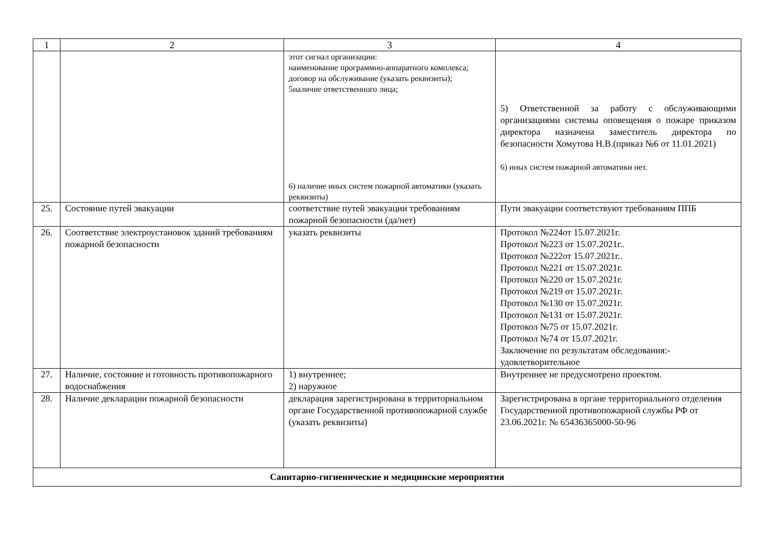| 1 | 2 | 3 | 4 |
| | | этот сигнал организации: наименование программно-аппаратного комплекса; договор на обслуживание (указать реквизиты); 5наличие ответственного лица; 6) наличие иных систем пожарной автоматики (указать реквизиты) | 5) Ответственной за работу с обслуживающими организациями системы оповещения о пожаре приказом директора назначена заместитель директора по безопасности Хомутова Н.В.(приказ №6 от 11.01.2021) 6) иных систем пожарной автоматики нет. |
| 25. | Состояние путей эвакуации | соответствие путей эвакуации требованиям пожарной безопасности (да/нет) | Пути эвакуации соответствуют требованиям ППБ |
| 26. | Соответствие электроустановок зданий требованиям пожарной безопасности | указать реквизиты | Протокол №224от 15.07.2021г. Протокол №223 от 15.07.2021г.. Протокол №222от 15.07.2021г.. Протокол №221 от 15.07.2021г. Протокол №220 от 15.07.2021г. Протокол №219 от 15.07.2021г. Протокол №130 от 15.07.2021г. Протокол №131 от 15.07.2021г. Протокол №75 от 15.07.2021г. Протокол №74 от 15.07.2021г. Заключение по результатам обследования:- удовлетворительное |
| 27. | Наличие, состояние и готовность противопожарного водоснабжения | 1) внутреннее; 2) наружное | Внутреннее не предусмотрено проектом. |
| 28. | Наличие декларации пожарной безопасности | декларация зарегистрирована в территориальном органе Государственной противопожарной службе (указать реквизиты) | Зарегистрирована в органе территориального отделения Государственной противопожарной службы РФ от 23.06.2021г. № 65436365000-50-96 |
| Санитарно-гигиенические и медицинские мероприятия | | | |